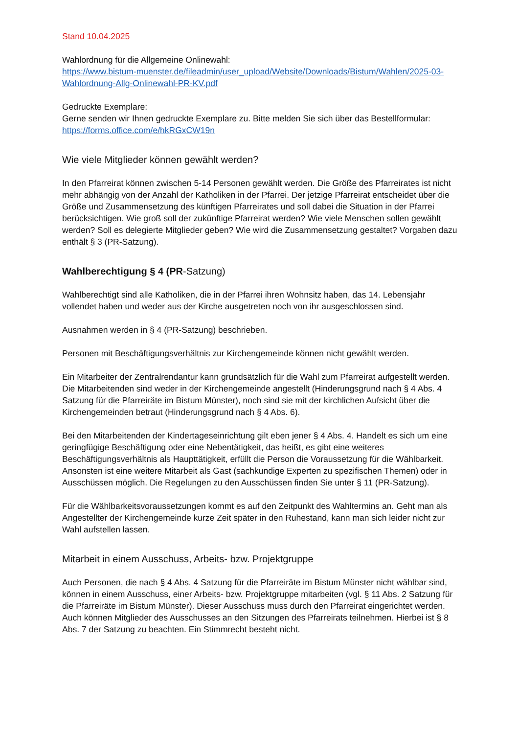Stand 10.04.2025
Wahlordnung für die Allgemeine Onlinewahl:
https://www.bistum-muenster.de/fileadmin/user_upload/Website/Downloads/Bistum/Wahlen/2025-03-Wahlordnung-Allg-Onlinewahl-PR-KV.pdf
Gedruckte Exemplare:
Gerne senden wir Ihnen gedruckte Exemplare zu. Bitte melden Sie sich über das Bestellformular:
https://forms.office.com/e/hkRGxCW19n
Wie viele Mitglieder können gewählt werden?
In den Pfarreirat können zwischen 5-14 Personen gewählt werden. Die Größe des Pfarreirates ist nicht mehr abhängig von der Anzahl der Katholiken in der Pfarrei. Der jetzige Pfarreirat entscheidet über die Größe und Zusammensetzung des künftigen Pfarreirates und soll dabei die Situation in der Pfarrei berücksichtigen. Wie groß soll der zukünftige Pfarreirat werden? Wie viele Menschen sollen gewählt werden? Soll es delegierte Mitglieder geben? Wie wird die Zusammensetzung gestaltet? Vorgaben dazu enthält § 3 (PR-Satzung).
Wahlberechtigung § 4 (PR-Satzung)
Wahlberechtigt sind alle Katholiken, die in der Pfarrei ihren Wohnsitz haben, das 14. Lebensjahr vollendet haben und weder aus der Kirche ausgetreten noch von ihr ausgeschlossen sind.
Ausnahmen werden in § 4 (PR-Satzung) beschrieben.
Personen mit Beschäftigungsverhältnis zur Kirchengemeinde können nicht gewählt werden.
Ein Mitarbeiter der Zentralrendantur kann grundsätzlich für die Wahl zum Pfarreirat aufgestellt werden. Die Mitarbeitenden sind weder in der Kirchengemeinde angestellt (Hinderungsgrund nach § 4 Abs. 4 Satzung für die Pfarreiräte im Bistum Münster), noch sind sie mit der kirchlichen Aufsicht über die Kirchengemeinden betraut (Hinderungsgrund nach § 4 Abs. 6).
Bei den Mitarbeitenden der Kindertageseinrichtung gilt eben jener § 4 Abs. 4. Handelt es sich um eine geringfügige Beschäftigung oder eine Nebentätigkeit, das heißt, es gibt eine weiteres Beschäftigungsverhältnis als Haupttätigkeit, erfüllt die Person die Voraussetzung für die Wählbarkeit. Ansonsten ist eine weitere Mitarbeit als Gast (sachkundige Experten zu spezifischen Themen) oder in Ausschüssen möglich. Die Regelungen zu den Ausschüssen finden Sie unter § 11 (PR-Satzung).
Für die Wählbarkeitsvoraussetzungen kommt es auf den Zeitpunkt des Wahltermins an. Geht man als Angestellter der Kirchengemeinde kurze Zeit später in den Ruhestand, kann man sich leider nicht zur Wahl aufstellen lassen.
Mitarbeit in einem Ausschuss, Arbeits- bzw. Projektgruppe
Auch Personen, die nach § 4 Abs. 4 Satzung für die Pfarreiräte im Bistum Münster nicht wählbar sind, können in einem Ausschuss, einer Arbeits- bzw. Projektgruppe mitarbeiten (vgl. § 11 Abs. 2 Satzung für die Pfarreiräte im Bistum Münster). Dieser Ausschuss muss durch den Pfarreirat eingerichtet werden. Auch können Mitglieder des Ausschusses an den Sitzungen des Pfarreirats teilnehmen. Hierbei ist § 8 Abs. 7 der Satzung zu beachten. Ein Stimmrecht besteht nicht.